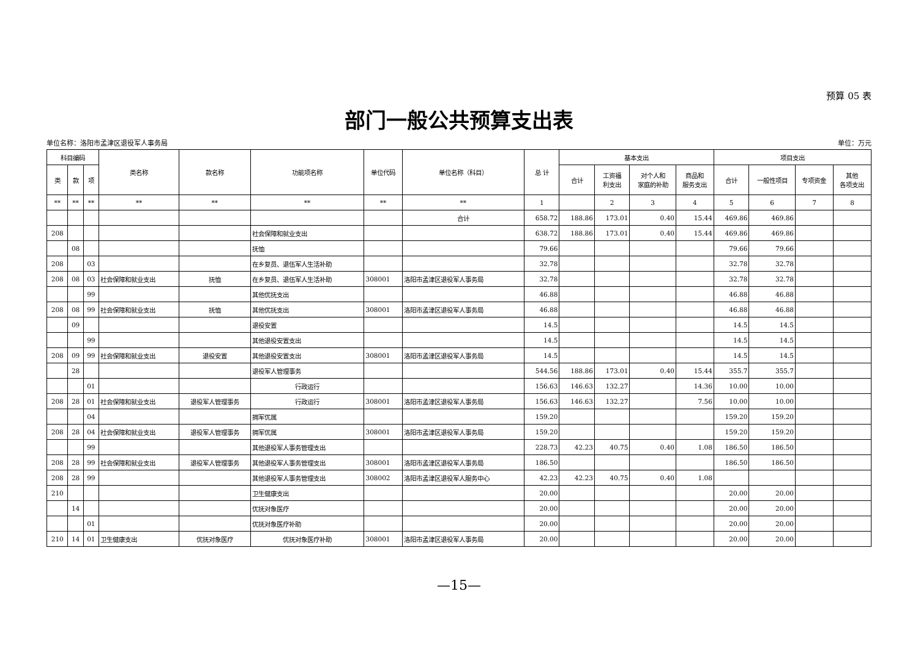预算 05 表
部门一般公共预算支出表
单位名称：洛阳市孟津区退役军人事务局 单位：万元
| 科目编码 | | | 类名称 | 款名称 | 功能项名称 | 单位代码 | 单位名称（科目） | 总 计 | 基本支出 | | | | 项目支出 | | | |
| --- | --- | --- | --- | --- | --- | --- | --- | --- | --- | --- | --- | --- | --- | --- | --- | --- |
| 类 | 款 | 项 | | | | | | | 合计 | 工资福 利支出 | 对个人和 家庭的补助 | 商品和 服务支出 | 合计 | 一般性项目 | 专项资金 | 其他 各项支出 |
| ** | ** | ** | ** | ** | ** | ** | ** | 1 | | 2 | 3 | 4 | 5 | 6 | 7 | 8 |
| | | | | | | | 合计 | 658.72 | 188.86 | 173.01 | 0.40 | 15.44 | 469.86 | 469.86 | | |
| 208 | | | | | 社会保障和就业支出 | | | 638.72 | 188.86 | 173.01 | 0.40 | 15.44 | 469.86 | 469.86 | | |
| | 08 | | | | 抚恤 | | | 79.66 | | | | | 79.66 | 79.66 | | |
| 208 | | 03 | | | 在乡复员、退伍军人生活补助 | | | 32.78 | | | | | 32.78 | 32.78 | | |
| 208 | 08 | 03 | 社会保障和就业支出 | 抚恤 | 在乡复员、退伍军人生活补助 | 308001 | 洛阳市孟津区退役军人事务局 | 32.78 | | | | | 32.78 | 32.78 | | |
| | | 99 | | | 其他优抚支出 | | | 46.88 | | | | | 46.88 | 46.88 | | |
| 208 | 08 | 99 | 社会保障和就业支出 | 抚恤 | 其他优抚支出 | 308001 | 洛阳市孟津区退役军人事务局 | 46.88 | | | | | 46.88 | 46.88 | | |
| | 09 | | | | 退役安置 | | | 14.5 | | | | | 14.5 | 14.5 | | |
| | | 99 | | | 其他退役安置支出 | | | 14.5 | | | | | 14.5 | 14.5 | | |
| 208 | 09 | 99 | 社会保障和就业支出 | 退役安置 | 其他退役安置支出 | 308001 | 洛阳市孟津区退役军人事务局 | 14.5 | | | | | 14.5 | 14.5 | | |
| | 28 | | | | 退役军人管理事务 | | | 544.56 | 188.86 | 173.01 | 0.40 | 15.44 | 355.7 | 355.7 | | |
| | | 01 | | | 行政运行 | | | 156.63 | 146.63 | 132.27 | | 14.36 | 10.00 | 10.00 | | |
| 208 | 28 | 01 | 社会保障和就业支出 | 退役军人管理事务 | 行政运行 | 308001 | 洛阳市孟津区退役军人事务局 | 156.63 | 146.63 | 132.27 | | 7.56 | 10.00 | 10.00 | | |
| | | 04 | | | 拥军优属 | | | 159.20 | | | | | 159.20 | 159.20 | | |
| 208 | 28 | 04 | 社会保障和就业支出 | 退役军人管理事务 | 拥军优属 | 308001 | 洛阳市孟津区退役军人事务局 | 159.20 | | | | | 159.20 | 159.20 | | |
| | | 99 | | | 其他退役军人事务管理支出 | | | 228.73 | 42.23 | 40.75 | 0.40 | 1.08 | 186.50 | 186.50 | | |
| 208 | 28 | 99 | 社会保障和就业支出 | 退役军人管理事务 | 其他退役军人事务管理支出 | 308001 | 洛阳市孟津区退役军人事务局 | 186.50 | | | | | 186.50 | 186.50 | | |
| 208 | 28 | 99 | | | 其他退役军人事务管理支出 | 308002 | 洛阳市孟津区退役军人服务中心 | 42.23 | 42.23 | 40.75 | 0.40 | 1.08 | | | | |
| 210 | | | | | 卫生健康支出 | | | 20.00 | | | | | 20.00 | 20.00 | | |
| | 14 | | | | 优抚对象医疗 | | | 20.00 | | | | | 20.00 | 20.00 | | |
| | | 01 | | | 优抚对象医疗补助 | | | 20.00 | | | | | 20.00 | 20.00 | | |
| 210 | 14 | 01 | 卫生健康支出 | 优抚对象医疗 | 优抚对象医疗补助 | 308001 | 洛阳市孟津区退役军人事务局 | 20.00 | | | | | 20.00 | 20.00 | | |
—15—